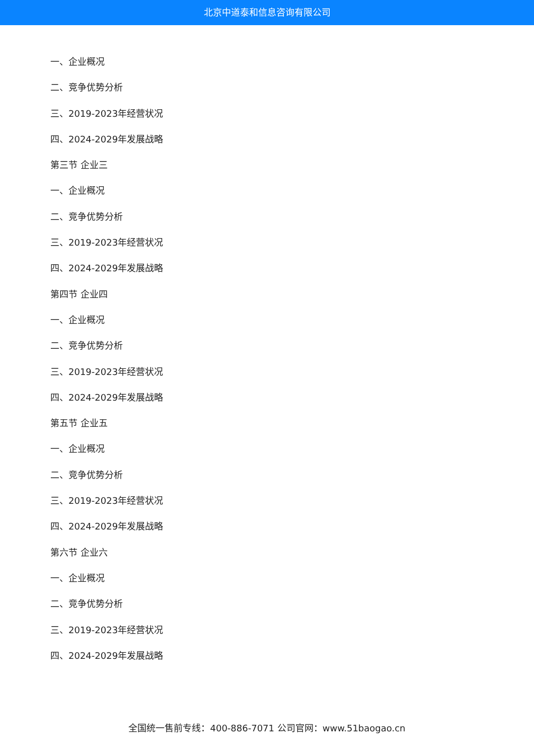北京中道泰和信息咨询有限公司
一、企业概况
二、竞争优势分析
三、2019-2023年经营状况
四、2024-2029年发展战略
第三节 企业三
一、企业概况
二、竞争优势分析
三、2019-2023年经营状况
四、2024-2029年发展战略
第四节 企业四
一、企业概况
二、竞争优势分析
三、2019-2023年经营状况
四、2024-2029年发展战略
第五节 企业五
一、企业概况
二、竞争优势分析
三、2019-2023年经营状况
四、2024-2029年发展战略
第六节 企业六
一、企业概况
二、竞争优势分析
三、2019-2023年经营状况
四、2024-2029年发展战略
全国统一售前专线：400-886-7071 公司官网：www.51baogao.cn